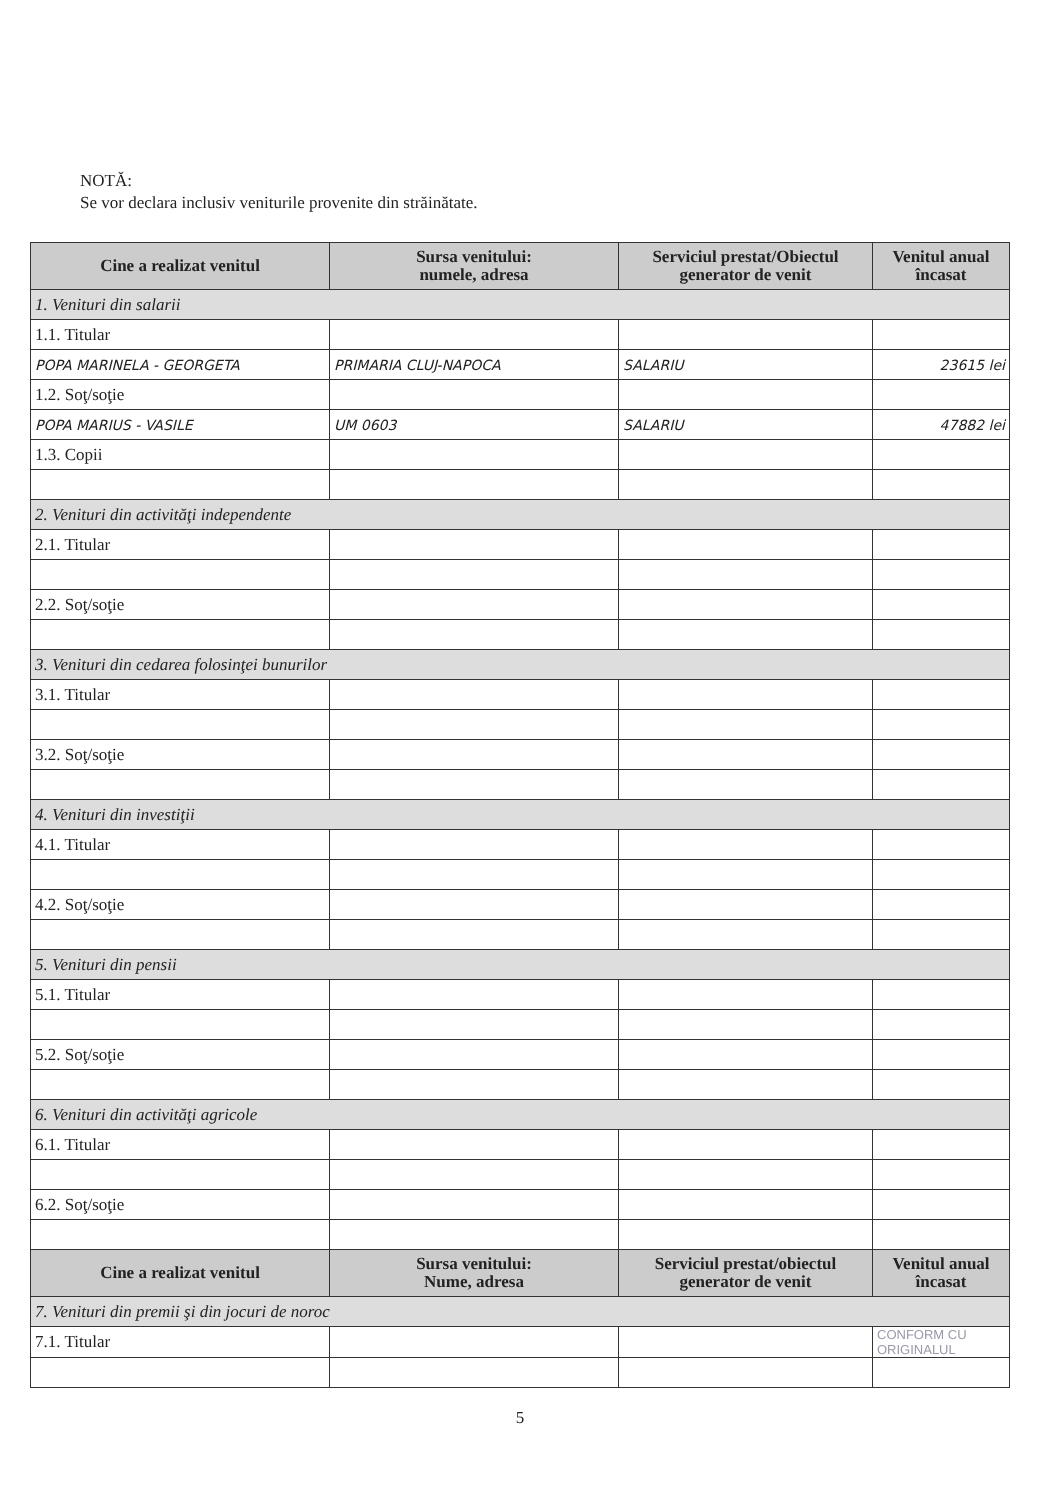NOTĂ:
Se vor declara inclusiv veniturile provenite din străinătate.
| Cine a realizat venitul | Sursa venitului: numele, adresa | Serviciul prestat/Obiectul generator de venit | Venitul anual încasat |
| --- | --- | --- | --- |
| 1. Venituri din salarii | | | |
| 1.1. Titular | | | |
| POPA MARINELA - GEORGETA | PRIMARIA CLUJ-NAPOCA | SALARIU | 23615 lei |
| 1.2. Soţ/soţie | | | |
| POPA MARIUS - VASILE | UM 0603 | SALARIU | 47882 lei |
| 1.3. Copii | | | |
| 2. Venituri din activităţi independente | | | |
| 2.1. Titular | | | |
| 2.2. Soţ/soţie | | | |
| 3. Venituri din cedarea folosinţei bunurilor | | | |
| 3.1. Titular | | | |
| 3.2. Soţ/soţie | | | |
| 4. Venituri din investiţii | | | |
| 4.1. Titular | | | |
| 4.2. Soţ/soţie | | | |
| 5. Venituri din pensii | | | |
| 5.1. Titular | | | |
| 5.2. Soţ/soţie | | | |
| 6. Venituri din activităţi agricole | | | |
| 6.1. Titular | | | |
| 6.2. Soţ/soţie | | | |
| Cine a realizat venitul | Sursa venitului: Nume, adresa | Serviciul prestat/obiectul generator de venit | Venitul anual încasat |
| 7. Venituri din premii şi din jocuri de noroc | | | |
| 7.1. Titular | | | CONFORM CU ORIGINALUL |
5